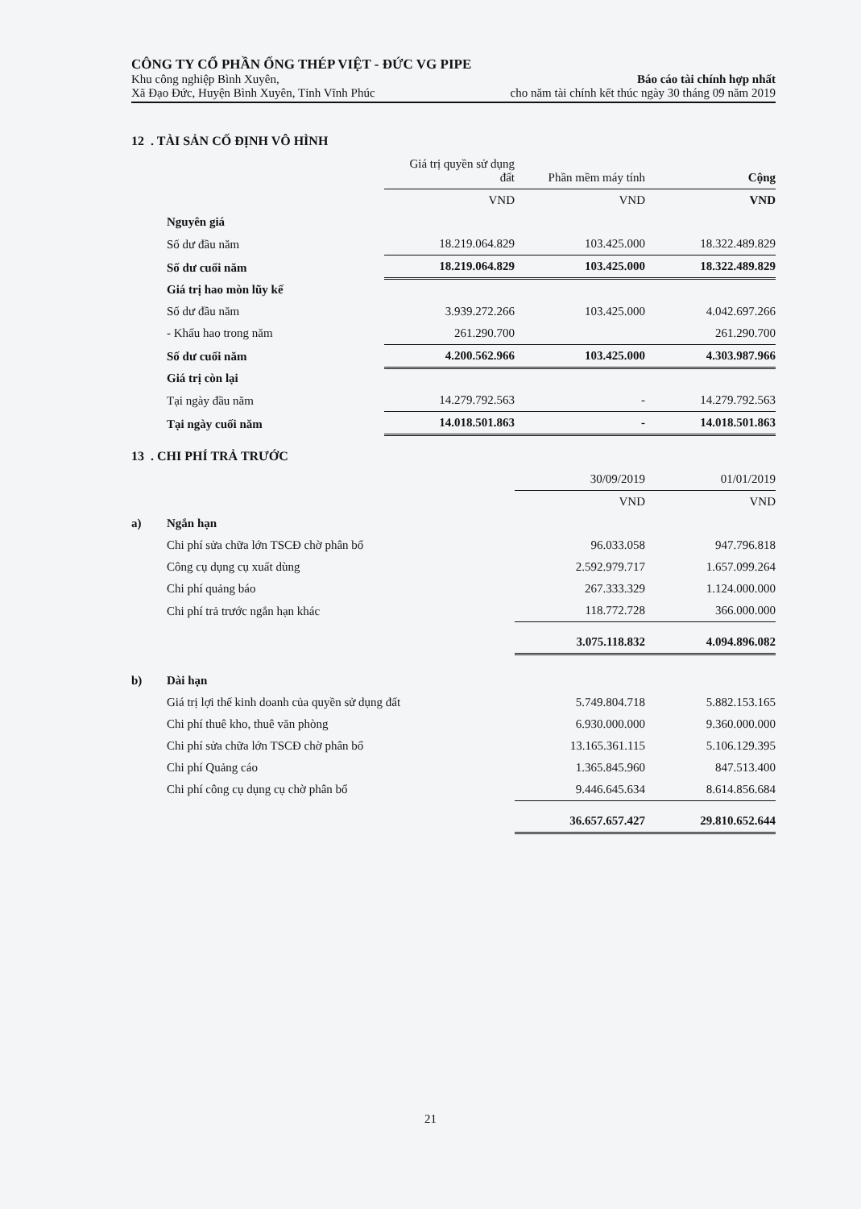CÔNG TY CỔ PHẦN ỐNG THÉP VIỆT - ĐỨC VG PIPE
Khu công nghiệp Bình Xuyên, Báo cáo tài chính hợp nhất
Xã Đạo Đức, Huyện Bình Xuyên, Tỉnh Vĩnh Phúc cho năm tài chính kết thúc ngày 30 tháng 09 năm 2019
12 . TÀI SẢN CỐ ĐỊNH VÔ HÌNH
| | Giá trị quyền sử dụng đất | Phần mềm máy tính | Cộng |
| | VND | VND | VND |
| Nguyên giá | | | |
| Số dư đầu năm | 18.219.064.829 | 103.425.000 | 18.322.489.829 |
| Số dư cuối năm | 18.219.064.829 | 103.425.000 | 18.322.489.829 |
| Giá trị hao mòn lũy kế | | | |
| Số dư đầu năm | 3.939.272.266 | 103.425.000 | 4.042.697.266 |
| - Khấu hao trong năm | 261.290.700 | | 261.290.700 |
| Số dư cuối năm | 4.200.562.966 | 103.425.000 | 4.303.987.966 |
| Giá trị còn lại | | | |
| Tại ngày đầu năm | 14.279.792.563 | - | 14.279.792.563 |
| Tại ngày cuối năm | 14.018.501.863 | - | 14.018.501.863 |
13 . CHI PHÍ TRẢ TRƯỚC
| | | 30/09/2019 | 01/01/2019 |
| | | VND | VND |
| a) | Ngắn hạn | | |
| | Chi phí sửa chữa lớn TSCĐ chờ phân bổ | 96.033.058 | 947.796.818 |
| | Công cụ dụng cụ xuất dùng | 2.592.979.717 | 1.657.099.264 |
| | Chi phí quảng báo | 267.333.329 | 1.124.000.000 |
| | Chi phí trả trước ngắn hạn khác | 118.772.728 | 366.000.000 |
| | | 3.075.118.832 | 4.094.896.082 |
| b) | Dài hạn | | |
| | Giá trị lợi thế kinh doanh của quyền sử dụng đất | 5.749.804.718 | 5.882.153.165 |
| | Chi phí thuê kho, thuê văn phòng | 6.930.000.000 | 9.360.000.000 |
| | Chi phí sửa chữa lớn TSCĐ chờ phân bổ | 13.165.361.115 | 5.106.129.395 |
| | Chi phí Quảng cáo | 1.365.845.960 | 847.513.400 |
| | Chi phí công cụ dụng cụ chờ phân bổ | 9.446.645.634 | 8.614.856.684 |
| | | 36.657.657.427 | 29.810.652.644 |
21